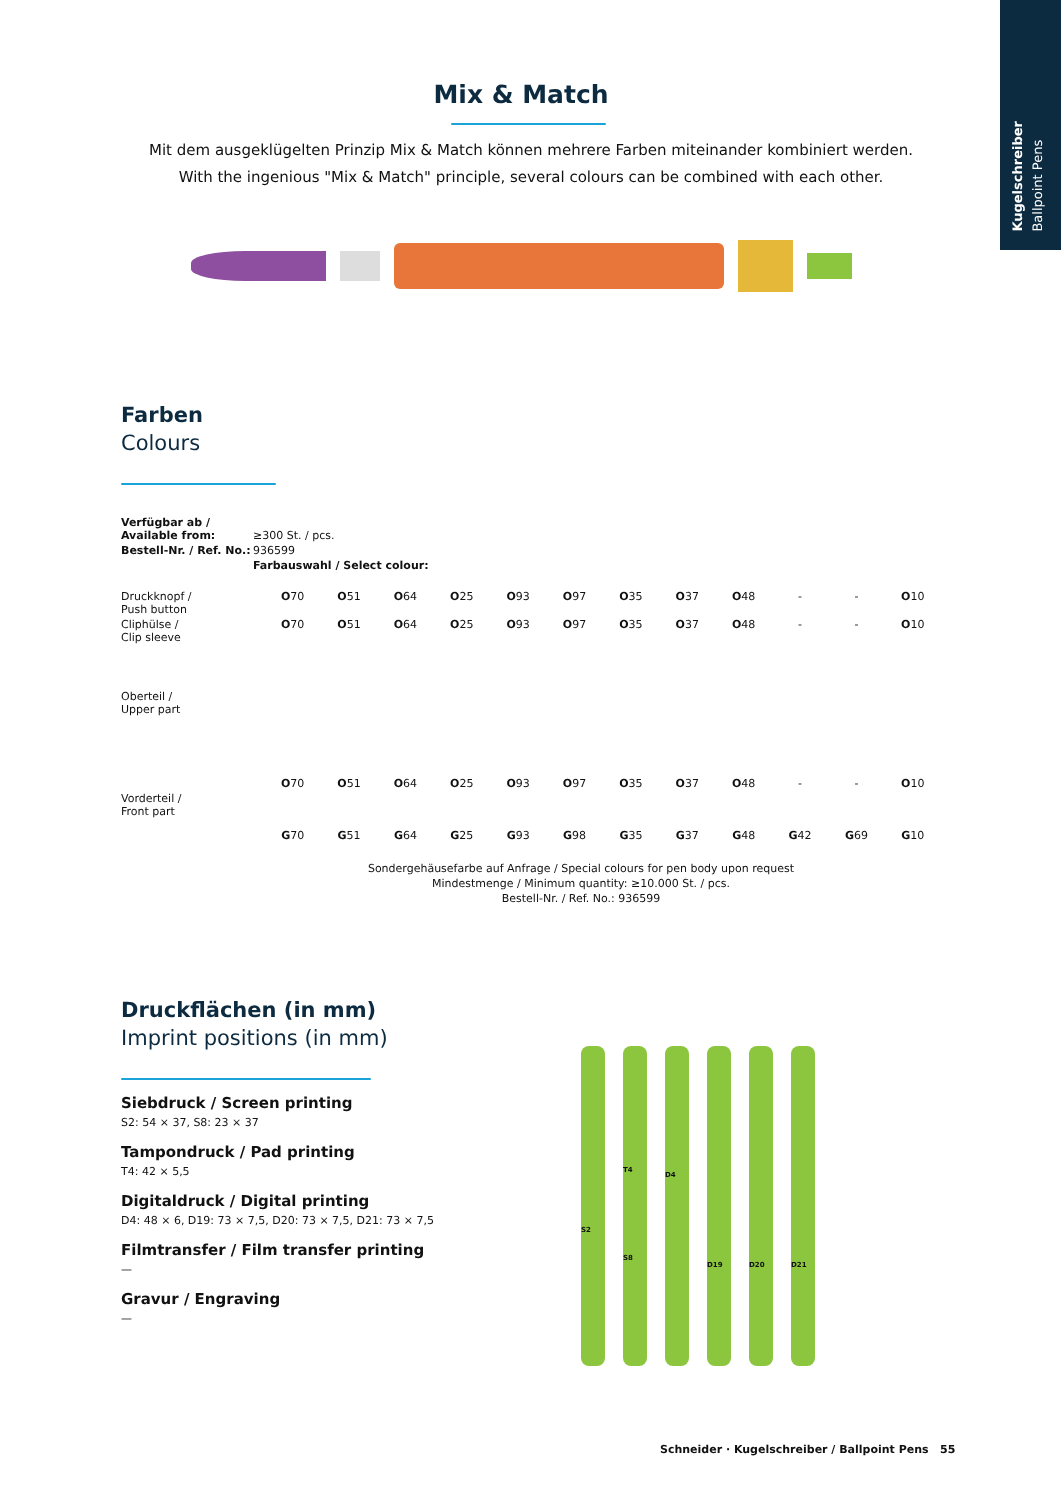Kugelschreiber
Ballpoint Pens
Mix & Match
Mit dem ausgeklügelten Prinzip Mix & Match können mehrere Farben miteinander kombiniert werden.
With the ingenious "Mix & Match" principle, several colours can be combined with each other.
Farben
Colours
| Verfügbar ab / Available from: | ≥300 St. / pcs. |
| Bestell-Nr. / Ref. No.: | 936599 |
| | Farbauswahl / Select colour: |
| Druckknopf / Push button | O 70 | O 51 | O 64 | O 25 | O 93 | O 97 | O 35 | O 37 | O 48 | - | - | O 10 |
| Cliphülse / Clip sleeve | O 70 | O 51 | O 64 | O 25 | O 93 | O 97 | O 35 | O 37 | O 48 | - | - | O 10 |
| Oberteil / Upper part | O 70 | O 51 | O 64 | O 25 | O 93 | O 97 | O 35 | O 37 | O 48 | - | - | O 10 |
| Vorderteil / Front part | G 70 | G 51 | G 64 | G 25 | G 93 | G 98 | G 35 | G 37 | G 48 | G 42 | G 69 | G 10 |
Sondergehäusefarbe auf Anfrage / Special colours for pen body upon request
Mindestmenge / Minimum quantity: ≥10.000 St. / pcs.
Bestell-Nr. / Ref. No.: 936599
Druckflächen (in mm)
Imprint positions (in mm)
Siebdruck / Screen printing
S2: 54 × 37, S8: 23 × 37
Tampondruck / Pad printing
T4: 42 × 5,5
Digitaldruck / Digital printing
D4: 48 × 6, D19: 73 × 7,5, D20: 73 × 7,5, D21: 73 × 7,5
Filmtransfer / Film transfer printing
—
Gravur / Engraving
—
S2
T4
S8
D4
D19 D20 D21
Schneider · Kugelschreiber / Ballpoint Pens 55